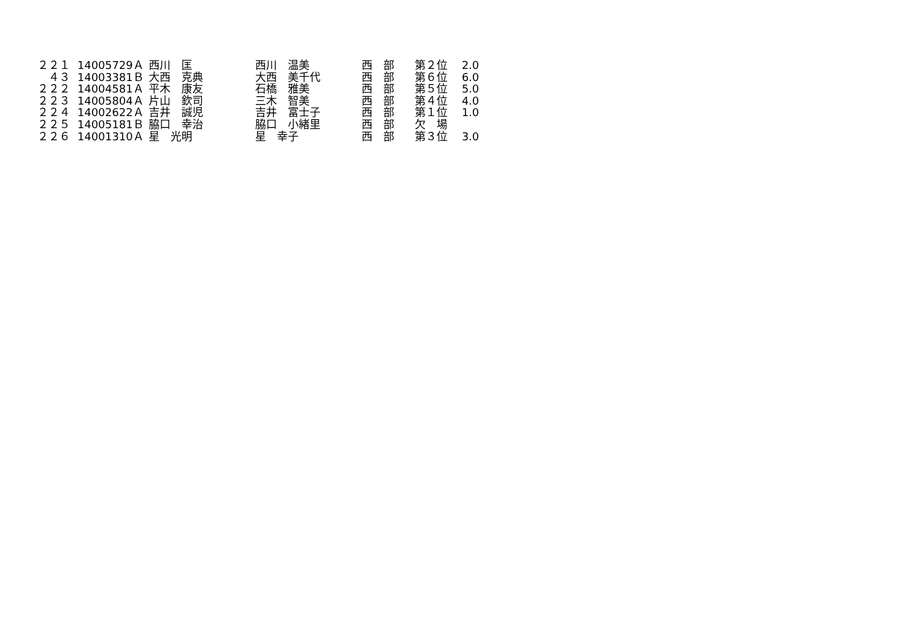| ２２１ | 14005729 | Ａ | 西川 匡 | 西川 温美 | 西 部 | 第２位 | 2.0 |
| ４３ | 14003381 | Ｂ | 大西 克典 | 大西 美千代 | 西 部 | 第６位 | 6.0 |
| ２２２ | 14004581 | Ａ | 平木 康友 | 石橋 雅美 | 西 部 | 第５位 | 5.0 |
| ２２３ | 14005804 | Ａ | 片山 欽司 | 三木 智美 | 西 部 | 第４位 | 4.0 |
| ２２４ | 14002622 | Ａ | 吉井 誠児 | 吉井 富士子 | 西 部 | 第１位 | 1.0 |
| ２２５ | 14005181 | Ｂ | 脇口 幸治 | 脇口 小緒里 | 西 部 | 欠 場 | |
| ２２６ | 14001310 | Ａ | 星 光明 | 星 幸子 | 西 部 | 第３位 | 3.0 |